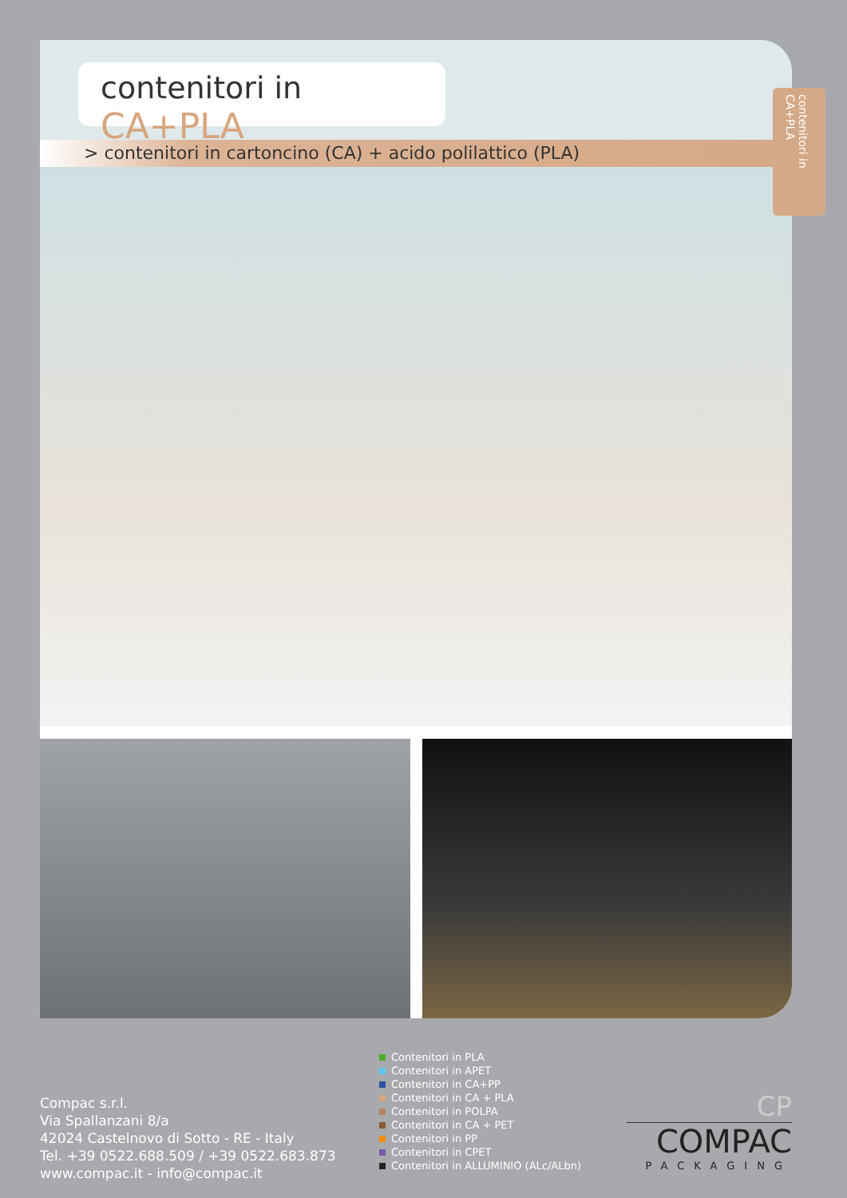contenitori in CA+PLA
> contenitori in cartoncino (CA) + acido polilattico (PLA)
contenitori in CA+PLA
Compac s.r.l.
Via Spallanzani 8/a
42024 Castelnovo di Sotto - RE - Italy
Tel. +39 0522.688.509 / +39 0522.683.873
www.compac.it - info@compac.it
Contenitori in PLA
Contenitori in APET
Contenitori in CA+PP
Contenitori in CA + PLA
Contenitori in POLPA
Contenitori in CA + PET
Contenitori in PP
Contenitori in CPET
Contenitori in ALLUMINIO (ALc/ALbn)
CP
COMPAC
PACKAGING